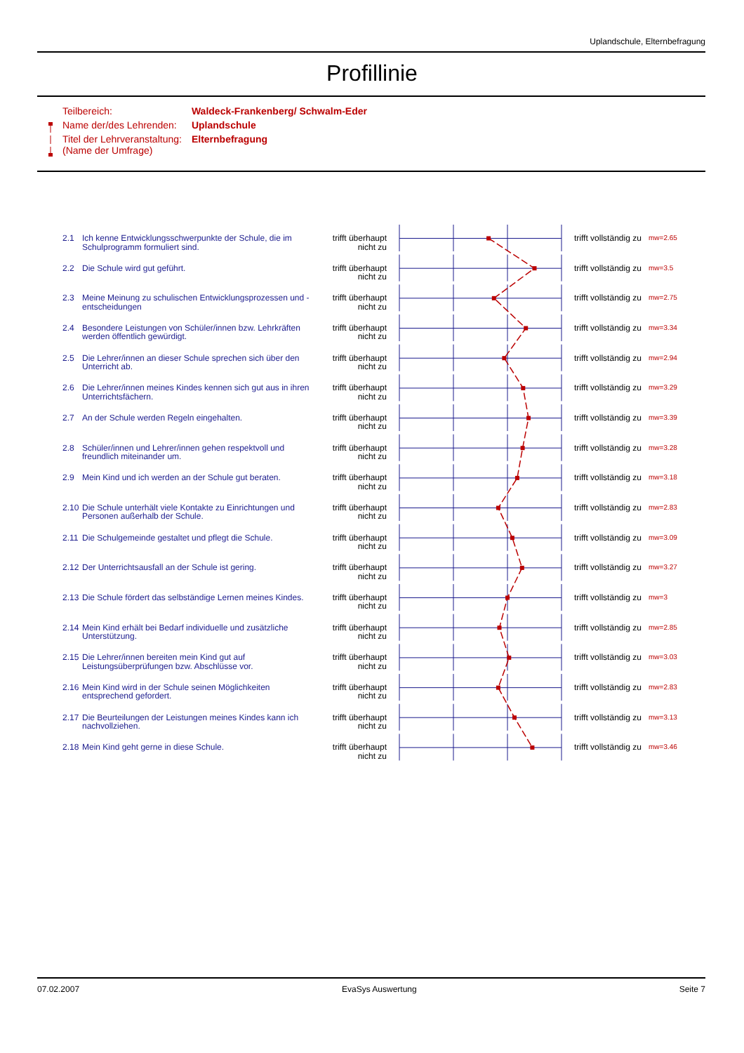Uplandschule, Elternbefragung
Profillinie
| Teilbereich: | Waldeck-Frankenberg/ Schwalm-Eder |
| Name der/des Lehrenden: | Uplandschule |
| Titel der Lehrveranstaltung: (Name der Umfrage) | Elternbefragung |
| 2.1 | Ich kenne Entwicklungsschwerpunkte der Schule, die im Schulprogramm formuliert sind. | trifft überhaupt nicht zu | | trifft vollständig zu | mw=2.65 |
| 2.2 | Die Schule wird gut geführt. | trifft überhaupt nicht zu | | trifft vollständig zu | mw=3.5 |
| 2.3 | Meine Meinung zu schulischen Entwicklungsprozessen und - entscheidungen | trifft überhaupt nicht zu | | trifft vollständig zu | mw=2.75 |
| 2.4 | Besondere Leistungen von Schüler/innen bzw. Lehrkräften werden öffentlich gewürdigt. | trifft überhaupt nicht zu | | trifft vollständig zu | mw=3.34 |
| 2.5 | Die Lehrer/innen an dieser Schule sprechen sich über den Unterricht ab. | trifft überhaupt nicht zu | | trifft vollständig zu | mw=2.94 |
| 2.6 | Die Lehrer/innen meines Kindes kennen sich gut aus in ihren Unterrichtsfächern. | trifft überhaupt nicht zu | | trifft vollständig zu | mw=3.29 |
| 2.7 | An der Schule werden Regeln eingehalten. | trifft überhaupt nicht zu | | trifft vollständig zu | mw=3.39 |
| 2.8 | Schüler/innen und Lehrer/innen gehen respektvoll und freundlich miteinander um. | trifft überhaupt nicht zu | | trifft vollständig zu | mw=3.28 |
| 2.9 | Mein Kind und ich werden an der Schule gut beraten. | trifft überhaupt nicht zu | | trifft vollständig zu | mw=3.18 |
| 2.10 | Die Schule unterhält viele Kontakte zu Einrichtungen und Personen außerhalb der Schule. | trifft überhaupt nicht zu | | trifft vollständig zu | mw=2.83 |
| 2.11 | Die Schulgemeinde gestaltet und pflegt die Schule. | trifft überhaupt nicht zu | | trifft vollständig zu | mw=3.09 |
| 2.12 | Der Unterrichtsausfall an der Schule ist gering. | trifft überhaupt nicht zu | | trifft vollständig zu | mw=3.27 |
| 2.13 | Die Schule fördert das selbständige Lernen meines Kindes. | trifft überhaupt nicht zu | | trifft vollständig zu | mw=3 |
| 2.14 | Mein Kind erhält bei Bedarf individuelle und zusätzliche Unterstützung. | trifft überhaupt nicht zu | | trifft vollständig zu | mw=2.85 |
| 2.15 | Die Lehrer/innen bereiten mein Kind gut auf Leistungsüberprüfungen bzw. Abschlüsse vor. | trifft überhaupt nicht zu | | trifft vollständig zu | mw=3.03 |
| 2.16 | Mein Kind wird in der Schule seinen Möglichkeiten entsprechend gefordert. | trifft überhaupt nicht zu | | trifft vollständig zu | mw=2.83 |
| 2.17 | Die Beurteilungen der Leistungen meines Kindes kann ich nachvollziehen. | trifft überhaupt nicht zu | | trifft vollständig zu | mw=3.13 |
| 2.18 | Mein Kind geht gerne in diese Schule. | trifft überhaupt nicht zu | | trifft vollständig zu | mw=3.46 |
07.02.2007 EvaSys Auswertung Seite 7